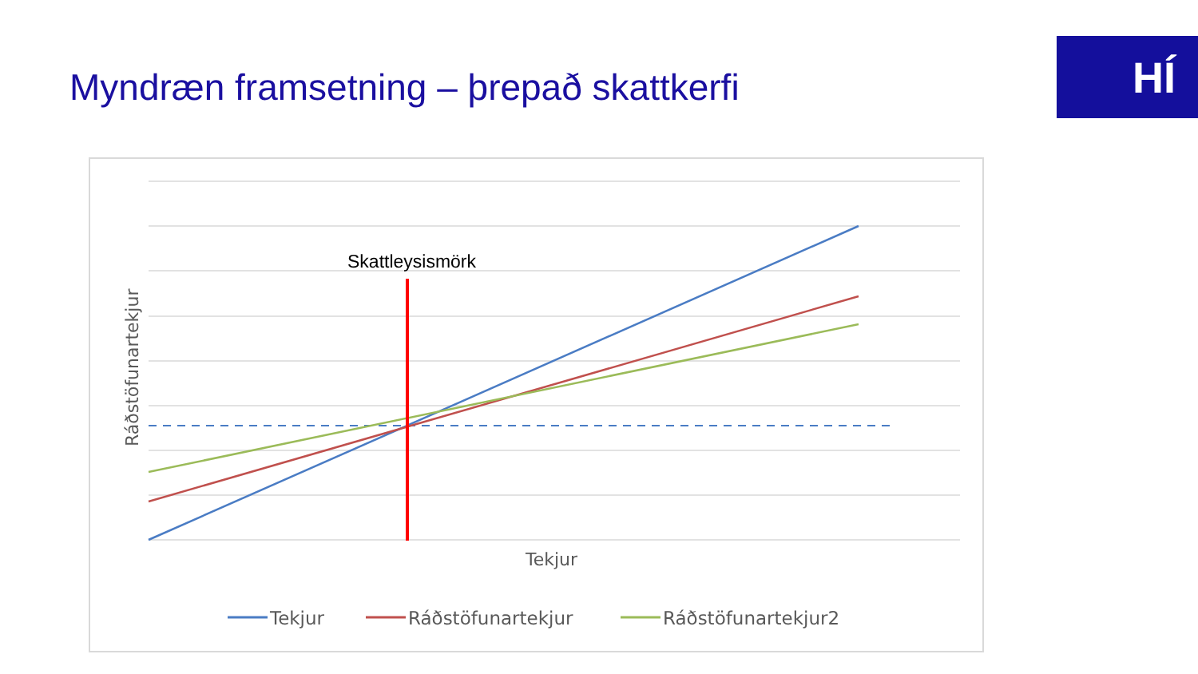Myndræn framsetning – þrepað skattkerfi
HÍ
Skattleysismörk
Tekjur
Ráðstöfunartekjur
Tekjur
Ráðstöfunartekjur
Ráðstöfunartekjur2